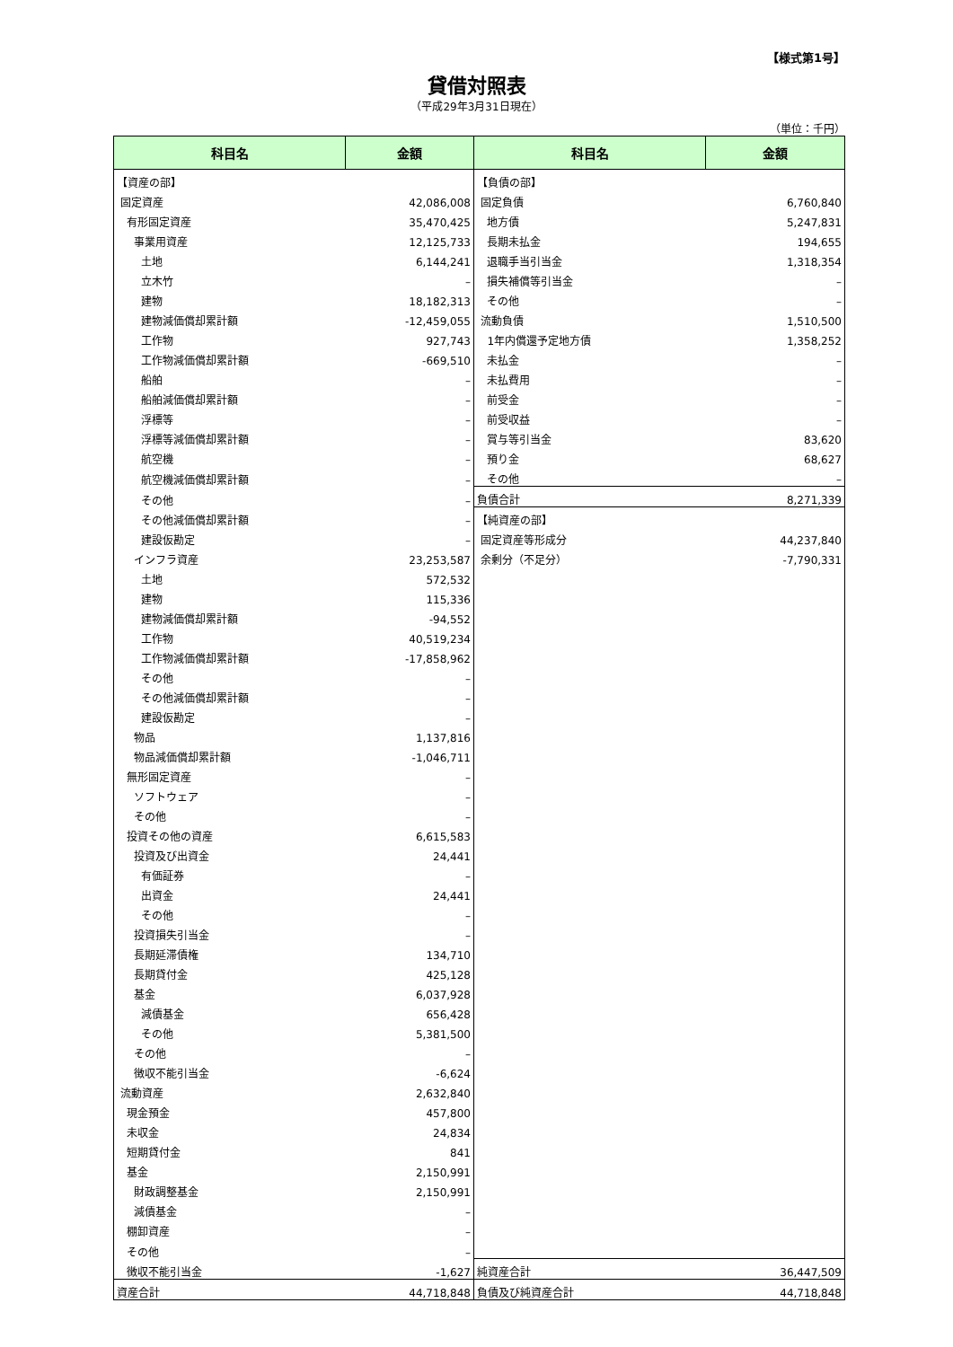【様式第1号】
貸借対照表
（平成29年3月31日現在）
（単位：千円）
| 科目名 | 金額 | 科目名 | 金額 |
| --- | --- | --- | --- |
| 【資産の部】 | | 【負債の部】 | |
| 固定資産 | 42,086,008 | 固定負債 | 6,760,840 |
| 有形固定資産 | 35,470,425 | 地方債 | 5,247,831 |
| 事業用資産 | 12,125,733 | 長期未払金 | 194,655 |
| 土地 | 6,144,241 | 退職手当引当金 | 1,318,354 |
| 立木竹 | – | 損失補償等引当金 | – |
| 建物 | 18,182,313 | その他 | – |
| 建物減価償却累計額 | -12,459,055 | 流動負債 | 1,510,500 |
| 工作物 | 927,743 | 1年内償還予定地方債 | 1,358,252 |
| 工作物減価償却累計額 | -669,510 | 未払金 | – |
| 船舶 | – | 未払費用 | – |
| 船舶減価償却累計額 | – | 前受金 | – |
| 浮標等 | – | 前受収益 | – |
| 浮標等減価償却累計額 | – | 賞与等引当金 | 83,620 |
| 航空機 | – | 預り金 | 68,627 |
| 航空機減価償却累計額 | – | その他 | – |
| その他 | – | 負債合計 | 8,271,339 |
| その他減価償却累計額 | – | 【純資産の部】 | |
| 建設仮勘定 | – | 固定資産等形成分 | 44,237,840 |
| インフラ資産 | 23,253,587 | 余剰分（不足分） | -7,790,331 |
| 土地 | 572,532 | | |
| 建物 | 115,336 | | |
| 建物減価償却累計額 | -94,552 | | |
| 工作物 | 40,519,234 | | |
| 工作物減価償却累計額 | -17,858,962 | | |
| その他 | – | | |
| その他減価償却累計額 | – | | |
| 建設仮勘定 | – | | |
| 物品 | 1,137,816 | | |
| 物品減価償却累計額 | -1,046,711 | | |
| 無形固定資産 | – | | |
| ソフトウェア | – | | |
| その他 | – | | |
| 投資その他の資産 | 6,615,583 | | |
| 投資及び出資金 | 24,441 | | |
| 有価証券 | – | | |
| 出資金 | 24,441 | | |
| その他 | – | | |
| 投資損失引当金 | – | | |
| 長期延滞債権 | 134,710 | | |
| 長期貸付金 | 425,128 | | |
| 基金 | 6,037,928 | | |
| 減債基金 | 656,428 | | |
| その他 | 5,381,500 | | |
| その他 | – | | |
| 徴収不能引当金 | -6,624 | | |
| 流動資産 | 2,632,840 | | |
| 現金預金 | 457,800 | | |
| 未収金 | 24,834 | | |
| 短期貸付金 | 841 | | |
| 基金 | 2,150,991 | | |
| 財政調整基金 | 2,150,991 | | |
| 減債基金 | – | | |
| 棚卸資産 | – | | |
| その他 | – | | |
| 徴収不能引当金 | -1,627 | 純資産合計 | 36,447,509 |
| 資産合計 | 44,718,848 | 負債及び純資産合計 | 44,718,848 |